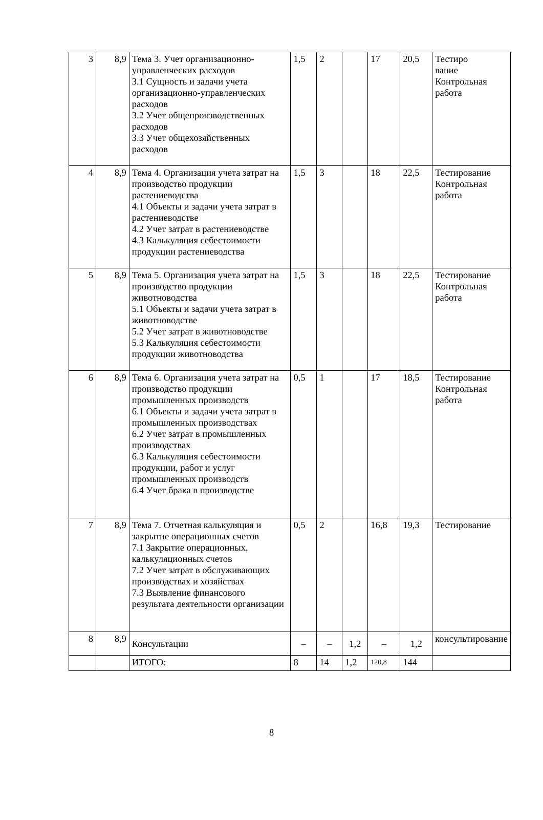| 3 | 8,9 | Тема 3. Учет организационно-управленческих расходов 3.1 Сущность и задачи учета организационно-управленческих расходов 3.2 Учет общепроизводственных расходов 3.3 Учет общехозяйственных расходов | 1,5 | 2 | | 17 | 20,5 | Тестиро вание Контрольная работа |
| 4 | 8,9 | Тема 4. Организация учета затрат на производство продукции растениеводства 4.1 Объекты и задачи учета затрат в растениеводстве 4.2 Учет затрат в растениеводстве 4.3 Калькуляция себестоимости продукции растениеводства | 1,5 | 3 | | 18 | 22,5 | Тестирование Контрольная работа |
| 5 | 8,9 | Тема 5. Организация учета затрат на производство продукции животноводства 5.1 Объекты и задачи учета затрат в животноводстве 5.2 Учет затрат в животноводстве 5.3 Калькуляция себестоимости продукции животноводства | 1,5 | 3 | | 18 | 22,5 | Тестирование Контрольная работа |
| 6 | 8,9 | Тема 6. Организация учета затрат на производство продукции промышленных производств 6.1 Объекты и задачи учета затрат в промышленных производствах 6.2 Учет затрат в промышленных производствах 6.3 Калькуляция себестоимости продукции, работ и услуг промышленных производств 6.4 Учет брака в производстве | 0,5 | 1 | | 17 | 18,5 | Тестирование Контрольная работа |
| 7 | 8,9 | Тема 7. Отчетная калькуляция и закрытие операционных счетов 7.1 Закрытие операционных, калькуляционных счетов 7.2 Учет затрат в обслуживающих производствах и хозяйствах 7.3 Выявление финансового результата деятельности организации | 0,5 | 2 | | 16,8 | 19,3 | Тестирование |
| 8 | 8,9 | Консультации | – | – | 1,2 | – | 1,2 | консультирование |
| | | ИТОГО: | 8 | 14 | 1,2 | 120,8 | 144 | |
8